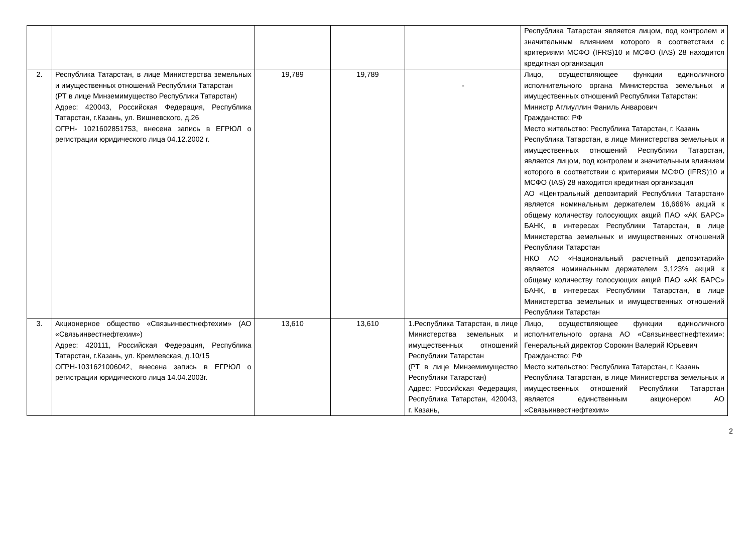| | | | | | Республика Татарстан является лицом, под контролем и значительным влиянием которого в соответствии с критериями МСФО (IFRS)10 и МСФО (IAS) 28 находится кредитная организация |
| 2. | Республика Татарстан, в лице Министерства земельных и имущественных отношений Республики Татарстан (РТ в лице Минземимущество Республики Татарстан) Адрес: 420043, Российская Федерация, Республика Татарстан, г.Казань, ул. Вишневского, д.26 ОГРН- 1021602851753, внесена запись в ЕГРЮЛ о регистрации юридического лица 04.12.2002 г. | 19,789 | 19,789 | - | Лицо, осуществляющее функции единоличного исполнительного органа Министерства земельных и имущественных отношений Республики Татарстан: Министр Аглиуллин Фаниль Анварович Гражданство: РФ Место жительство: Республика Татарстан, г. Казань Республика Татарстан, в лице Министерства земельных и имущественных отношений Республики Татарстан, является лицом, под контролем и значительным влиянием которого в соответствии с критериями МСФО (IFRS)10 и МСФО (IAS) 28 находится кредитная организация АО «Центральный депозитарий Республики Татарстан» является номинальным держателем 16,666% акций к общему количеству голосующих акций ПАО «АК БАРС» БАНК, в интересах Республики Татарстан, в лице Министерства земельных и имущественных отношений Республики Татарстан НКО АО «Национальный расчетный депозитарий» является номинальным держателем 3,123% акций к общему количеству голосующих акций ПАО «АК БАРС» БАНК, в интересах Республики Татарстан, в лице Министерства земельных и имущественных отношений Республики Татарстан |
| 3. | Акционерное общество «Связьинвестнефтехим» (АО «Связьинвестнефтехим») Адрес: 420111, Российская Федерация, Республика Татарстан, г.Казань, ул. Кремлевская, д.10/15 ОГРН-1031621006042, внесена запись в ЕГРЮЛ о регистрации юридического лица 14.04.2003г. | 13,610 | 13,610 | 1.Республика Татарстан, в лице Министерства земельных и имущественных отношений Республики Татарстан (РТ в лице Минземимущество Республики Татарстан) Адрес: Российская Федерация, Республика Татарстан, 420043, г. Казань, | Лицо, осуществляющее функции единоличного исполнительного органа АО «Связьинвестнефтехим»: Генеральный директор Сорокин Валерий Юрьевич Гражданство: РФ Место жительство: Республика Татарстан, г. Казань Республика Татарстан, в лице Министерства земельных и имущественных отношений Республики Татарстан является единственным акционером АО «Связьинвестнефтехим» |
2